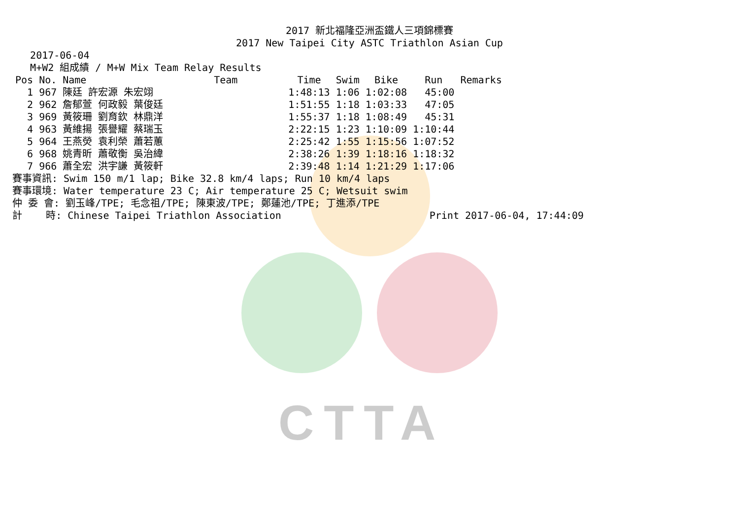CTTA
2017 新北福隆亞洲盃鐵人三項錦標賽
2017 New Taipei City ASTC Triathlon Asian Cup
   2017-06-04
   M+W2 組成績 / M+W Mix Team Relay Results
| Pos | No. | Name | Team | Time | Swim | Bike | Run | Remarks |
| --- | --- | --- | --- | --- | --- | --- | --- | --- |
| 1 | 967 | 陳廷 許宏源 朱宏翊 | | 1:48:13 | 1:06 | 1:02:08 | 45:00 | |
| 2 | 962 | 詹郁萱 何政毅 葉俊廷 | | 1:51:55 | 1:18 | 1:03:33 | 47:05 | |
| 3 | 969 | 黃筱珊 劉育欽 林鼎洋 | | 1:55:37 | 1:18 | 1:08:49 | 45:31 | |
| 4 | 963 | 黃維揚 張譽耀 蔡瑞玉 | | 2:22:15 | 1:23 | 1:10:09 | 1:10:44 | |
| 5 | 964 | 王燕熒 袁利榮 蕭若蕙 | | 2:25:42 | 1:55 | 1:15:56 | 1:07:52 | |
| 6 | 968 | 姚青昕 蕭敬衡 吳治緯 | | 2:38:26 | 1:39 | 1:18:16 | 1:18:32 | |
| 7 | 966 | 蕭全宏 洪宇謙 黃筱軒 | | 2:39:48 | 1:14 | 1:21:29 | 1:17:06 | |
賽事資訊: Swim 150 m/1 lap; Bike 32.8 km/4 laps; Run 10 km/4 laps
賽事環境: Water temperature 23 C; Air temperature 25 C; Wetsuit swim
仲 委 會: 劉玉峰/TPE; 毛念祖/TPE; 陳東波/TPE; 鄭蓮池/TPE; 丁進添/TPE
計    時: Chinese Taipei Triathlon Association                         Print 2017-06-04, 17:44:09